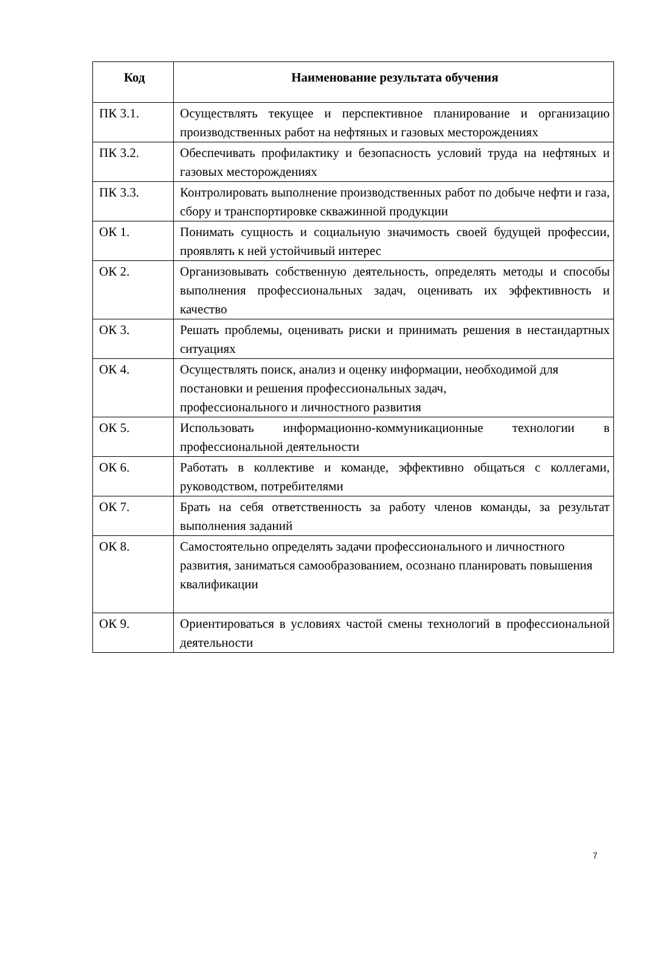| Код | Наименование результата обучения |
| --- | --- |
| ПК 3.1. | Осуществлять текущее и перспективное планирование и организацию производственных работ на нефтяных и газовых месторождениях |
| ПК 3.2. | Обеспечивать профилактику и безопасность условий труда на нефтяных и газовых месторождениях |
| ПК 3.3. | Контролировать выполнение производственных работ по добыче нефти и газа, сбору и транспортировке скважинной продукции |
| ОК 1. | Понимать сущность и социальную значимость своей будущей профессии, проявлять к ней устойчивый интерес |
| ОК 2. | Организовывать собственную деятельность, определять методы и способы выполнения профессиональных задач, оценивать их эффективность и качество |
| ОК 3. | Решать проблемы, оценивать риски и принимать решения в нестандартных ситуациях |
| ОК 4. | Осуществлять поиск, анализ и оценку информации, необходимой для постановки и решения профессиональных задач, профессионального и личностного развития |
| ОК 5. | Использовать информационно-коммуникационные технологии в профессиональной деятельности |
| ОК 6. | Работать в коллективе и команде, эффективно общаться с коллегами, руководством, потребителями |
| ОК 7. | Брать на себя ответственность за работу членов команды, за результат выполнения заданий |
| ОК 8. | Самостоятельно определять задачи профессионального и личностного развития, заниматься самообразованием, осознано планировать повышения квалификации |
| ОК 9. | Ориентироваться в условиях частой смены технологий в профессиональной деятельности |
7